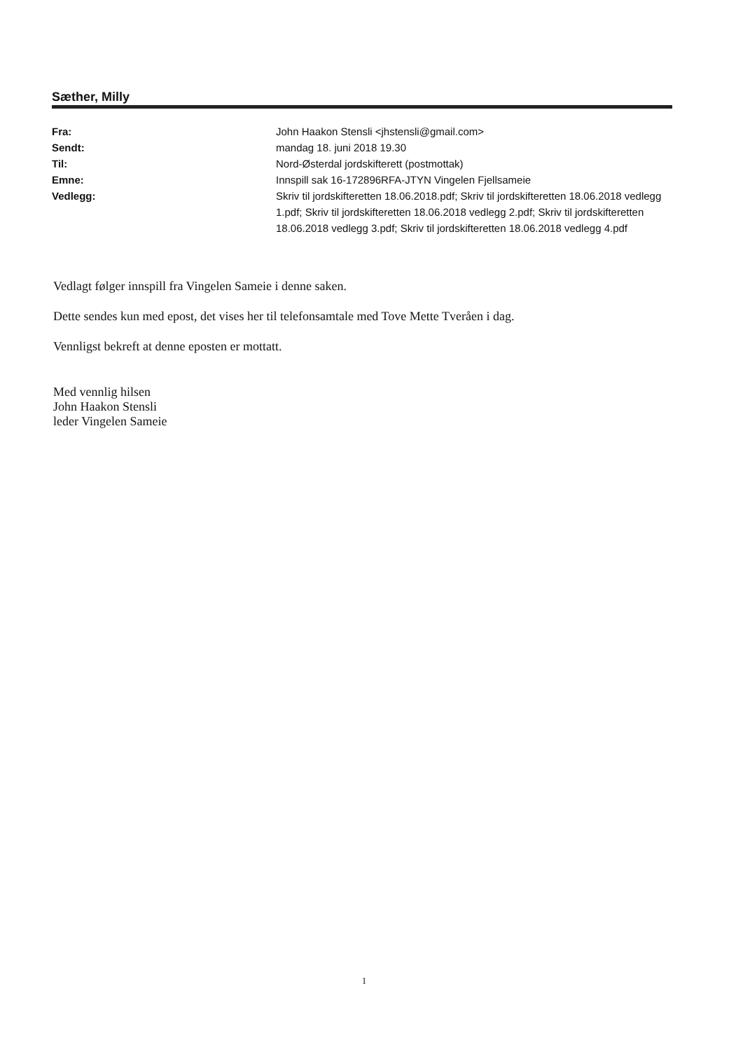Sæther, Milly
| Fra: | John Haakon Stensli <jhstensli@gmail.com> |
| Sendt: | mandag 18. juni 2018 19.30 |
| Til: | Nord-Østerdal jordskifterett (postmottak) |
| Emne: | Innspill sak 16-172896RFA-JTYN Vingelen Fjellsameie |
| Vedlegg: | Skriv til jordskifteretten 18.06.2018.pdf; Skriv til jordskifteretten 18.06.2018 vedlegg 1.pdf; Skriv til jordskifteretten 18.06.2018 vedlegg 2.pdf; Skriv til jordskifteretten 18.06.2018 vedlegg 3.pdf; Skriv til jordskifteretten 18.06.2018 vedlegg 4.pdf |
Vedlagt følger innspill fra Vingelen Sameie i denne saken.
Dette sendes kun med epost, det vises her til telefonsamtale med Tove Mette Tveråen i dag.
Vennligst bekreft at denne eposten er mottatt.
Med vennlig hilsen
John Haakon Stensli
leder Vingelen Sameie
1